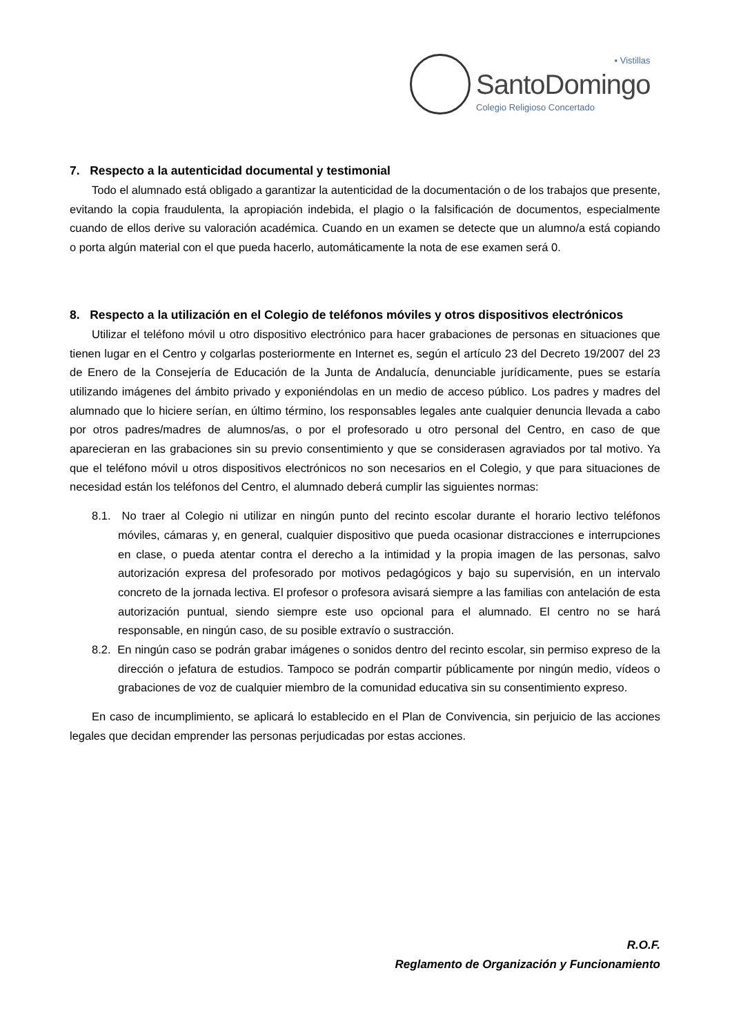▪ Vistillas
SantoDomingo
Colegio Religioso Concertado
7. Respecto a la autenticidad documental y testimonial
Todo el alumnado está obligado a garantizar la autenticidad de la documentación o de los trabajos que presente, evitando la copia fraudulenta, la apropiación indebida, el plagio o la falsificación de documentos, especialmente cuando de ellos derive su valoración académica. Cuando en un examen se detecte que un alumno/a está copiando o porta algún material con el que pueda hacerlo, automáticamente la nota de ese examen será 0.
8. Respecto a la utilización en el Colegio de teléfonos móviles y otros dispositivos electrónicos
Utilizar el teléfono móvil u otro dispositivo electrónico para hacer grabaciones de personas en situaciones que tienen lugar en el Centro y colgarlas posteriormente en Internet es, según el artículo 23 del Decreto 19/2007 del 23 de Enero de la Consejería de Educación de la Junta de Andalucía, denunciable jurídicamente, pues se estaría utilizando imágenes del ámbito privado y exponiéndolas en un medio de acceso público. Los padres y madres del alumnado que lo hiciere serían, en último término, los responsables legales ante cualquier denuncia llevada a cabo por otros padres/madres de alumnos/as, o por el profesorado u otro personal del Centro, en caso de que aparecieran en las grabaciones sin su previo consentimiento y que se considerasen agraviados por tal motivo. Ya que el teléfono móvil u otros dispositivos electrónicos no son necesarios en el Colegio, y que para situaciones de necesidad están los teléfonos del Centro, el alumnado deberá cumplir las siguientes normas:
8.1. No traer al Colegio ni utilizar en ningún punto del recinto escolar durante el horario lectivo teléfonos móviles, cámaras y, en general, cualquier dispositivo que pueda ocasionar distracciones e interrupciones en clase, o pueda atentar contra el derecho a la intimidad y la propia imagen de las personas, salvo autorización expresa del profesorado por motivos pedagógicos y bajo su supervisión, en un intervalo concreto de la jornada lectiva. El profesor o profesora avisará siempre a las familias con antelación de esta autorización puntual, siendo siempre este uso opcional para el alumnado. El centro no se hará responsable, en ningún caso, de su posible extravío o sustracción.
8.2. En ningún caso se podrán grabar imágenes o sonidos dentro del recinto escolar, sin permiso expreso de la dirección o jefatura de estudios. Tampoco se podrán compartir públicamente por ningún medio, vídeos o grabaciones de voz de cualquier miembro de la comunidad educativa sin su consentimiento expreso.
En caso de incumplimiento, se aplicará lo establecido en el Plan de Convivencia, sin perjuicio de las acciones legales que decidan emprender las personas perjudicadas por estas acciones.
R.O.F.
Reglamento de Organización y Funcionamiento